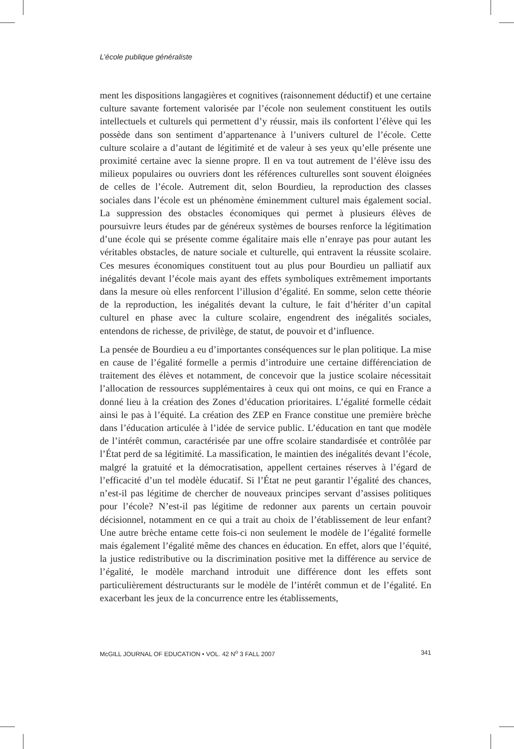L’école publique généraliste
ment les dispositions langagières et cognitives (raisonnement déductif) et une certaine culture savante fortement valorisée par l’école non seulement constituent les outils intellectuels et culturels qui permettent d’y réussir, mais ils confortent l’élève qui les possède dans son sentiment d’appartenance à l’univers culturel de l’école. Cette culture scolaire a d’autant de légitimité et de valeur à ses yeux qu’elle présente une proximité certaine avec la sienne propre. Il en va tout autrement de l’élève issu des milieux populaires ou ouvriers dont les références culturelles sont souvent éloignées de celles de l’école. Autrement dit, selon Bourdieu, la reproduction des classes sociales dans l’école est un phénomène éminemment culturel mais également social. La suppression des obstacles économiques qui permet à plusieurs élèves de poursuivre leurs études par de généreux systèmes de bourses renforce la légitimation d’une école qui se présente comme égalitaire mais elle n’enraye pas pour autant les véritables obstacles, de nature sociale et culturelle, qui entravent la réussite scolaire. Ces mesures économiques constituent tout au plus pour Bourdieu un palliatif aux inégalités devant l’école mais ayant des effets symboliques extrêmement importants dans la mesure où elles renforcent l’illusion d’égalité. En somme, selon cette théorie de la reproduction, les inégalités devant la culture, le fait d’hériter d’un capital culturel en phase avec la culture scolaire, engendrent des inégalités sociales, entendons de richesse, de privilège, de statut, de pouvoir et d’influence.
La pensée de Bourdieu a eu d’importantes conséquences sur le plan politique. La mise en cause de l’égalité formelle a permis d’introduire une certaine différenciation de traitement des élèves et notamment, de concevoir que la justice scolaire nécessitait l’allocation de ressources supplémentaires à ceux qui ont moins, ce qui en France a donné lieu à la création des Zones d’éducation prioritaires. L’égalité formelle cédait ainsi le pas à l’équité. La création des ZEP en France constitue une première brèche dans l’éducation articulée à l’idée de service public. L’éducation en tant que modèle de l’intérêt commun, caractérisée par une offre scolaire standardisée et contrôlée par l’État perd de sa légitimité. La massification, le maintien des inégalités devant l’école, malgré la gratuité et la démocratisation, appellent certaines réserves à l’égard de l’efficacité d’un tel modèle éducatif. Si l’État ne peut garantir l’égalité des chances, n’est-il pas légitime de chercher de nouveaux principes servant d’assises politiques pour l’école? N’est-il pas légitime de redonner aux parents un certain pouvoir décisionnel, notamment en ce qui a trait au choix de l’établissement de leur enfant? Une autre brèche entame cette fois-ci non seulement le modèle de l’égalité formelle mais également l’égalité même des chances en éducation. En effet, alors que l’équité, la justice redistributive ou la discrimination positive met la différence au service de l’égalité, le modèle marchand introduit une différence dont les effets sont particulièrement déstructurants sur le modèle de l’intérêt commun et de l’égalité. En exacerbant les jeux de la concurrence entre les établissements,
McGILL JOURNAL OF EDUCATION • VOL. 42 N<sup>o</sup> 3 FALL 2007 341